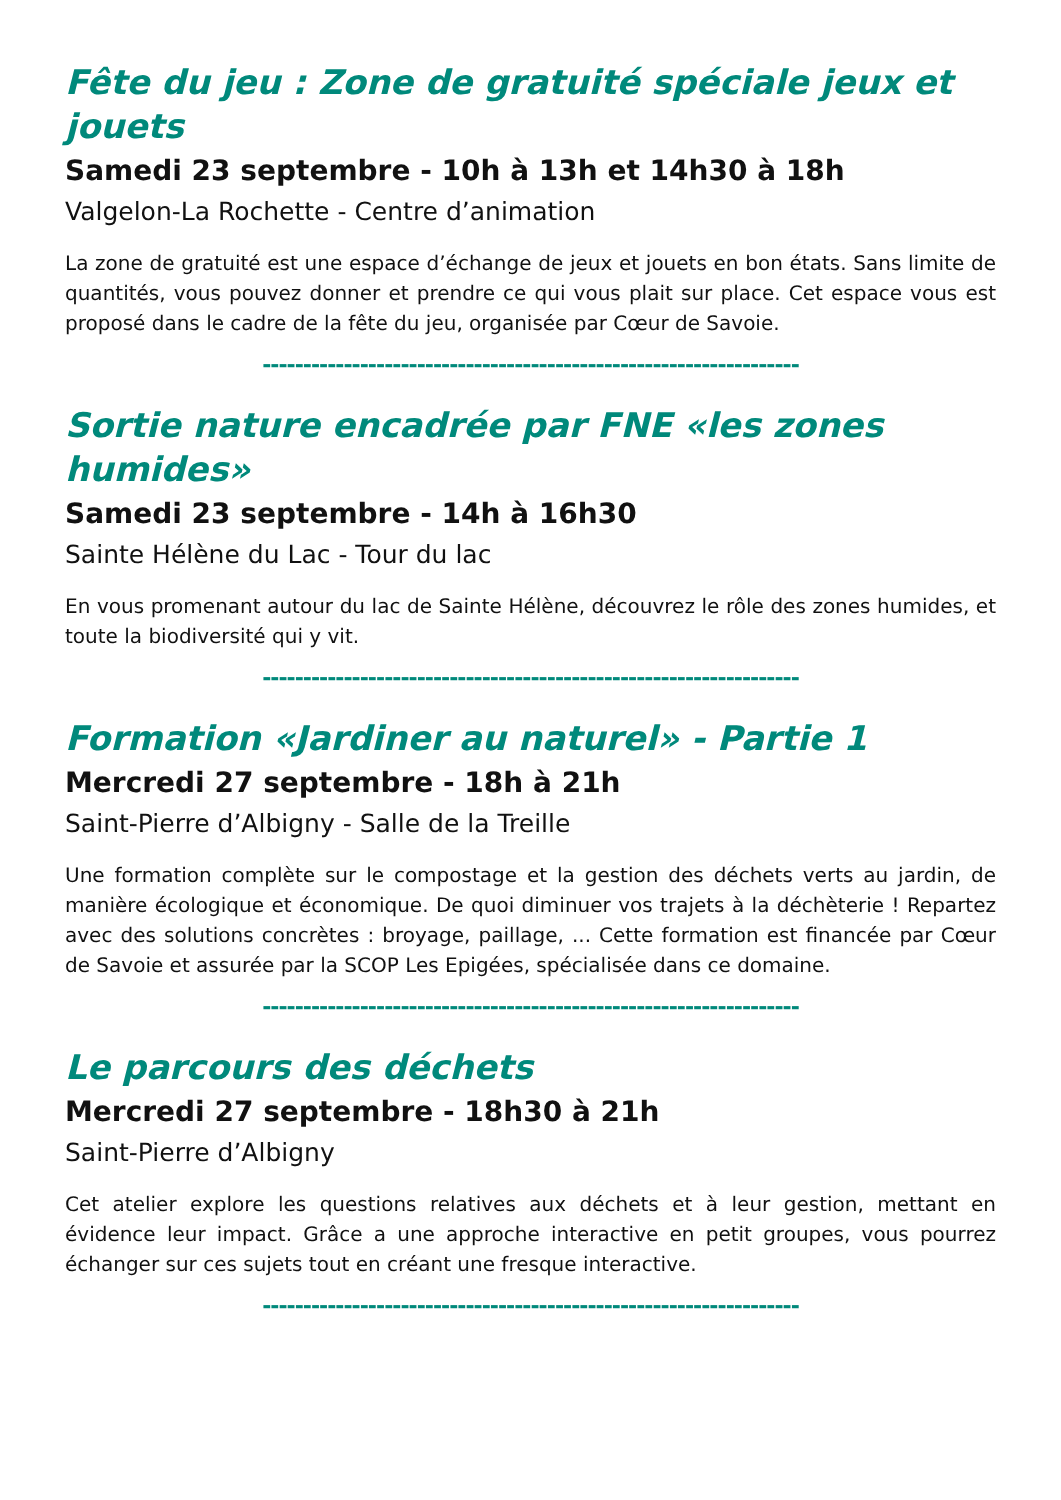Fête du jeu : Zone de gratuité spéciale jeux et jouets
Samedi 23 septembre - 10h à 13h et 14h30 à 18h
Valgelon-La Rochette - Centre d’animation
La zone de gratuité est une espace d’échange de jeux et jouets en bon états. Sans limite de quantités, vous pouvez donner et prendre ce qui vous plait sur place. Cet espace vous est proposé dans le cadre de la fête du jeu, organisée par Cœur de Savoie.
------------------------------------------------------------------
Sortie nature encadrée par FNE «les zones humides»
Samedi 23 septembre - 14h à 16h30
Sainte Hélène du Lac - Tour du lac
En vous promenant autour du lac de Sainte Hélène, découvrez le rôle des zones humides, et toute la biodiversité qui y vit.
------------------------------------------------------------------
Formation «Jardiner au naturel» - Partie 1
Mercredi 27 septembre - 18h à 21h
Saint-Pierre d’Albigny - Salle de la Treille
Une formation complète sur le compostage et la gestion des déchets verts au jardin, de manière écologique et économique. De quoi diminuer vos trajets à la déchèterie ! Repartez avec des solutions concrètes : broyage, paillage, ... Cette formation est financée par Cœur de Savoie et assurée par la SCOP Les Epigées, spécialisée dans ce domaine.
------------------------------------------------------------------
Le parcours des déchets
Mercredi 27 septembre - 18h30 à 21h
Saint-Pierre d’Albigny
Cet atelier explore les questions relatives aux déchets et à leur gestion, mettant en évidence leur impact. Grâce a une approche interactive en petit groupes, vous pourrez échanger sur ces sujets tout en créant une fresque interactive.
------------------------------------------------------------------